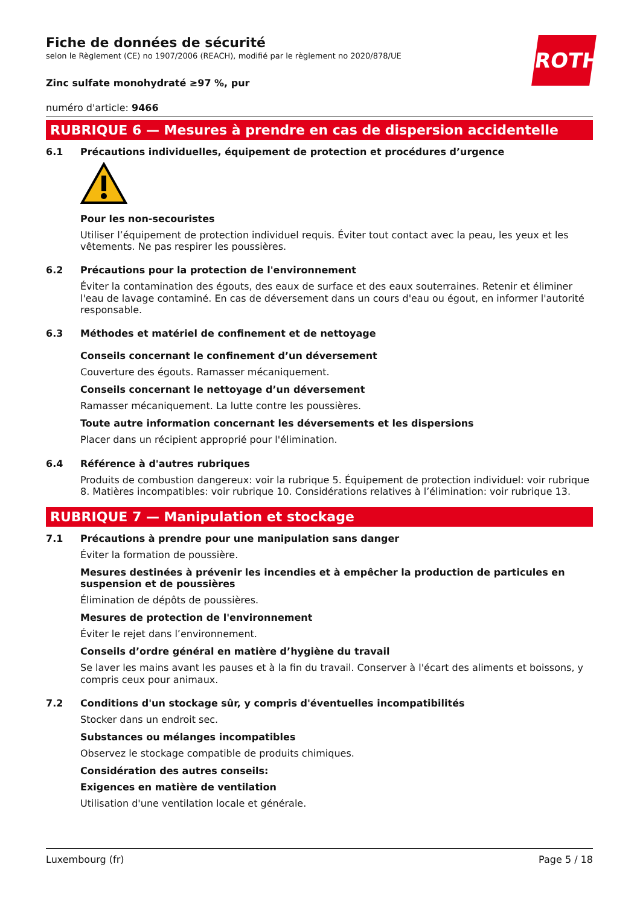ROTH
Fiche de données de sécurité
selon le Règlement (CE) no 1907/2006 (REACH), modifié par le règlement no 2020/878/UE
Zinc sulfate monohydraté ≥97 %, pur
numéro d'article: 9466
RUBRIQUE 6 — Mesures à prendre en cas de dispersion accidentelle
6.1 Précautions individuelles, équipement de protection et procédures d’urgence
Pour les non-secouristes
Utiliser l’équipement de protection individuel requis. Éviter tout contact avec la peau, les yeux et les vêtements. Ne pas respirer les poussières.
6.2 Précautions pour la protection de l'environnement
Éviter la contamination des égouts, des eaux de surface et des eaux souterraines. Retenir et éliminer l'eau de lavage contaminé. En cas de déversement dans un cours d'eau ou égout, en informer l'autorité responsable.
6.3 Méthodes et matériel de confinement et de nettoyage
Conseils concernant le confinement d’un déversement
Couverture des égouts. Ramasser mécaniquement.
Conseils concernant le nettoyage d’un déversement
Ramasser mécaniquement. La lutte contre les poussières.
Toute autre information concernant les déversements et les dispersions
Placer dans un récipient approprié pour l'élimination.
6.4 Référence à d'autres rubriques
Produits de combustion dangereux: voir la rubrique 5. Équipement de protection individuel: voir rubrique 8. Matières incompatibles: voir rubrique 10. Considérations relatives à l’élimination: voir rubrique 13.
RUBRIQUE 7 — Manipulation et stockage
7.1 Précautions à prendre pour une manipulation sans danger
Éviter la formation de poussière.
Mesures destinées à prévenir les incendies et à empêcher la production de particules en suspension et de poussières
Élimination de dépôts de poussières.
Mesures de protection de l'environnement
Éviter le rejet dans l’environnement.
Conseils d’ordre général en matière d’hygiène du travail
Se laver les mains avant les pauses et à la fin du travail. Conserver à l'écart des aliments et boissons, y compris ceux pour animaux.
7.2 Conditions d'un stockage sûr, y compris d'éventuelles incompatibilités
Stocker dans un endroit sec.
Substances ou mélanges incompatibles
Observez le stockage compatible de produits chimiques.
Considération des autres conseils:
Exigences en matière de ventilation
Utilisation d'une ventilation locale et générale.
Luxembourg (fr) Page 5 / 18